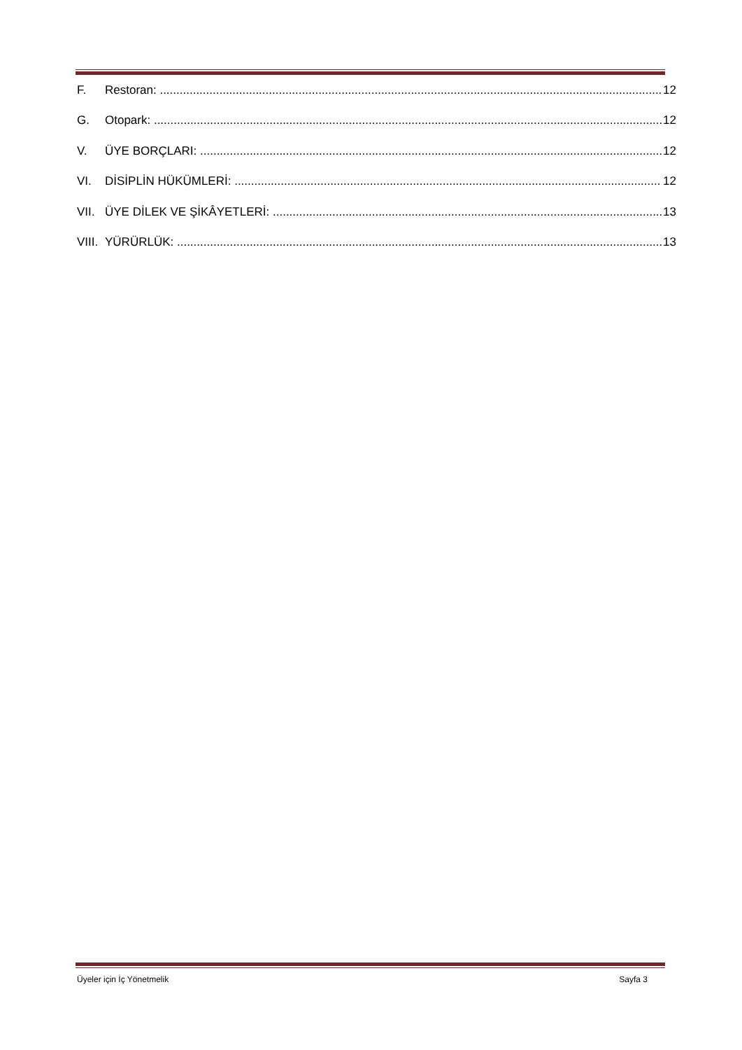F. Restoran: 12
G. Otopark: 12
V. ÜYE BORÇLARI: 12
VI. DİSİPLİN HÜKÜMLERİ: 12
VII. ÜYE DİLEK VE ŞİKÂYETLERİ: 13
VIII. YÜRÜRLÜK: 13
Üyeler için İç Yönetmelik Sayfa 3